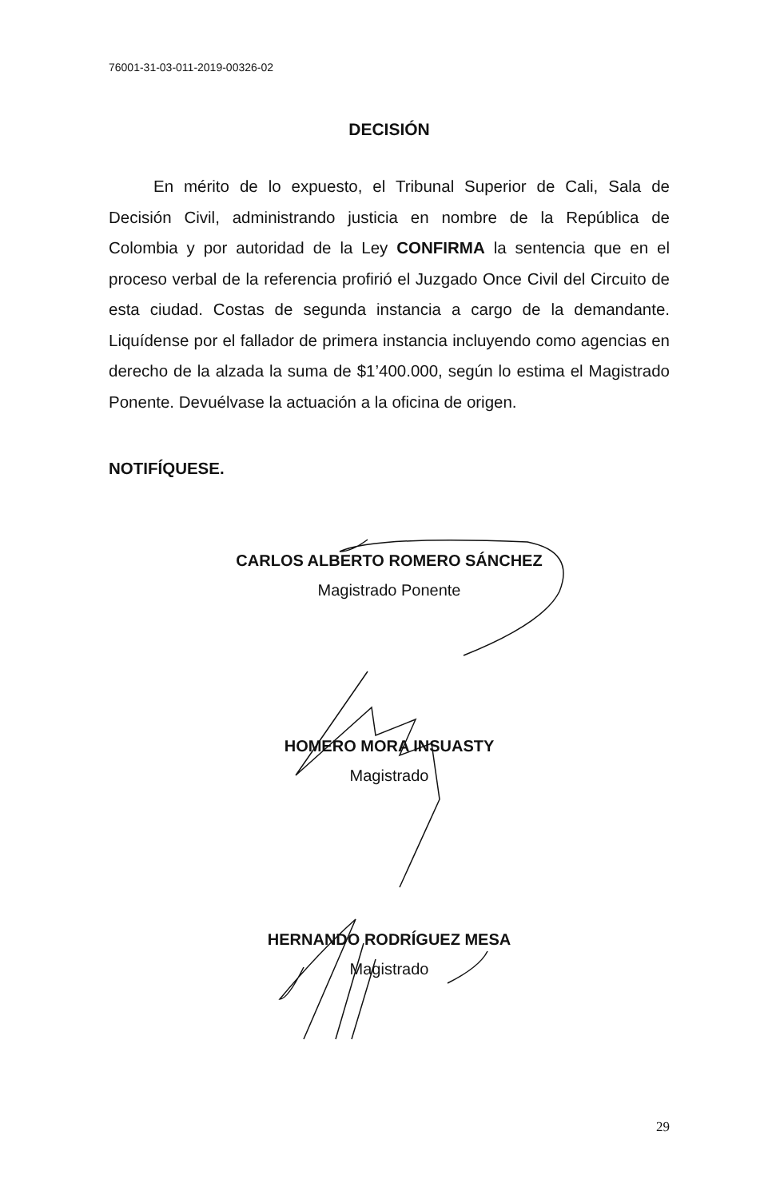76001-31-03-011-2019-00326-02
DECISIÓN
En mérito de lo expuesto, el Tribunal Superior de Cali, Sala de Decisión Civil, administrando justicia en nombre de la República de Colombia y por autoridad de la Ley CONFIRMA la sentencia que en el proceso verbal de la referencia profirió el Juzgado Once Civil del Circuito de esta ciudad. Costas de segunda instancia a cargo de la demandante. Liquídense por el fallador de primera instancia incluyendo como agencias en derecho de la alzada la suma de $1’400.000, según lo estima el Magistrado Ponente. Devuélvase la actuación a la oficina de origen.
NOTIFÍQUESE.
CARLOS ALBERTO ROMERO SÁNCHEZ
Magistrado Ponente
HOMERO MORA INSUASTY
Magistrado
HERNANDO RODRÍGUEZ MESA
Magistrado
29